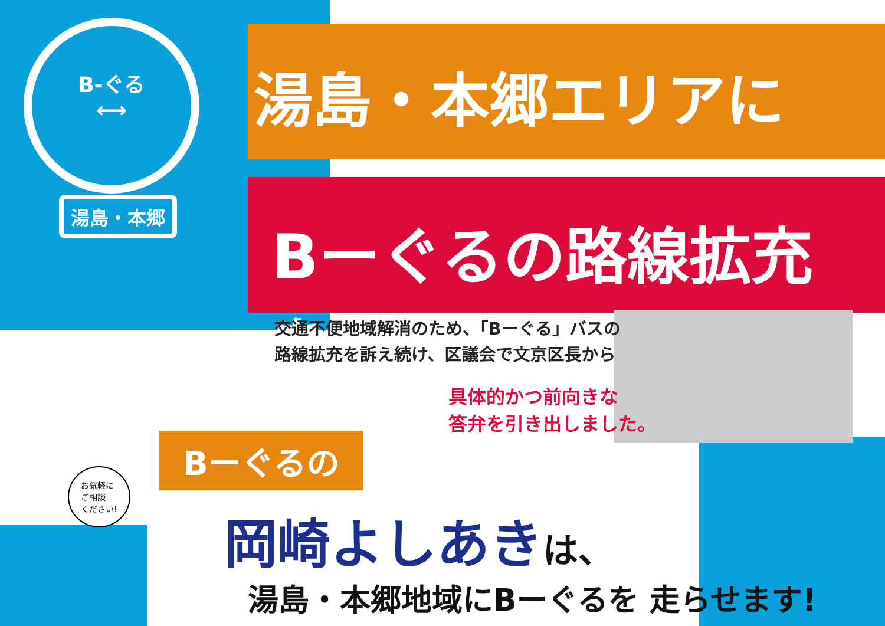B-ぐる
⟷
湯島・本郷
湯島・本郷エリアに
Bーぐるの路線拡充を!
交通不便地域解消のため、「Bーぐる」バスの
路線拡充を訴え続け、区議会で文京区長から
具体的かつ前向きな
答弁を引き出しました。
Bーぐるの
お気軽に
ご相談
ください!
岡崎よしあきは、
湯島・本郷地域にBーぐるを 走らせます!